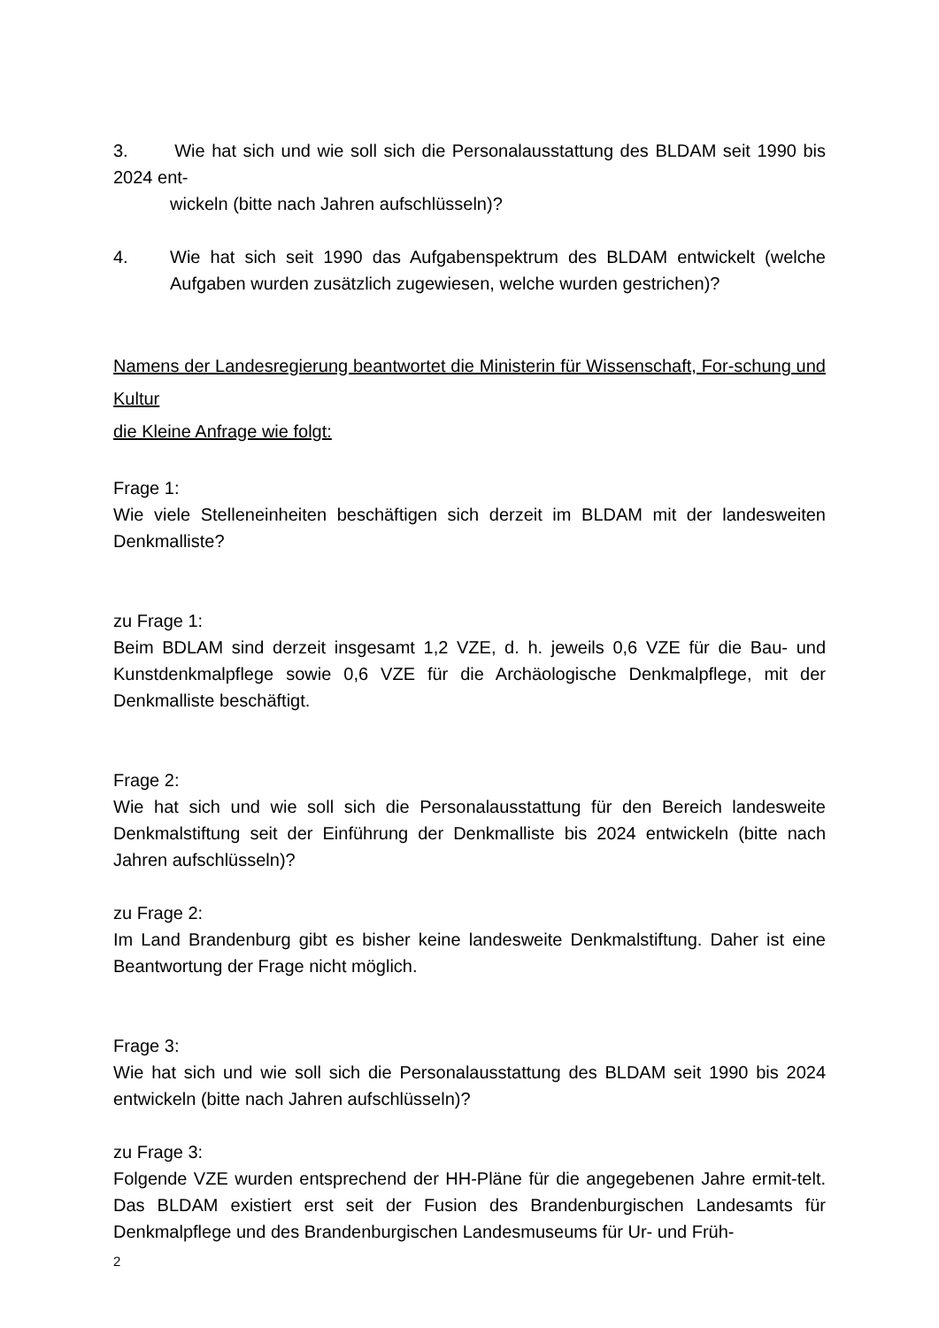3. Wie hat sich und wie soll sich die Personalausstattung des BLDAM seit 1990 bis 2024 ent-
wickeln (bitte nach Jahren aufschlüsseln)?
4. Wie hat sich seit 1990 das Aufgabenspektrum des BLDAM entwickelt (welche Aufgaben wurden zusätzlich zugewiesen, welche wurden gestrichen)?
Namens der Landesregierung beantwortet die Ministerin für Wissenschaft, For-schung und Kultur
die Kleine Anfrage wie folgt:
Frage 1:
Wie viele Stelleneinheiten beschäftigen sich derzeit im BLDAM mit der landesweiten Denkmalliste?
zu Frage 1:
Beim BDLAM sind derzeit insgesamt 1,2 VZE, d. h. jeweils 0,6 VZE für die Bau- und Kunstdenkmalpflege sowie 0,6 VZE für die Archäologische Denkmalpflege, mit der Denkmalliste beschäftigt.
Frage 2:
Wie hat sich und wie soll sich die Personalausstattung für den Bereich landesweite Denkmalstiftung seit der Einführung der Denkmalliste bis 2024 entwickeln (bitte nach Jahren aufschlüsseln)?
zu Frage 2:
Im Land Brandenburg gibt es bisher keine landesweite Denkmalstiftung. Daher ist eine Beantwortung der Frage nicht möglich.
Frage 3:
Wie hat sich und wie soll sich die Personalausstattung des BLDAM seit 1990 bis 2024 entwickeln (bitte nach Jahren aufschlüsseln)?
zu Frage 3:
Folgende VZE wurden entsprechend der HH-Pläne für die angegebenen Jahre ermit-telt. Das BLDAM existiert erst seit der Fusion des Brandenburgischen Landesamts für Denkmalpflege und des Brandenburgischen Landesmuseums für Ur- und Früh-
2